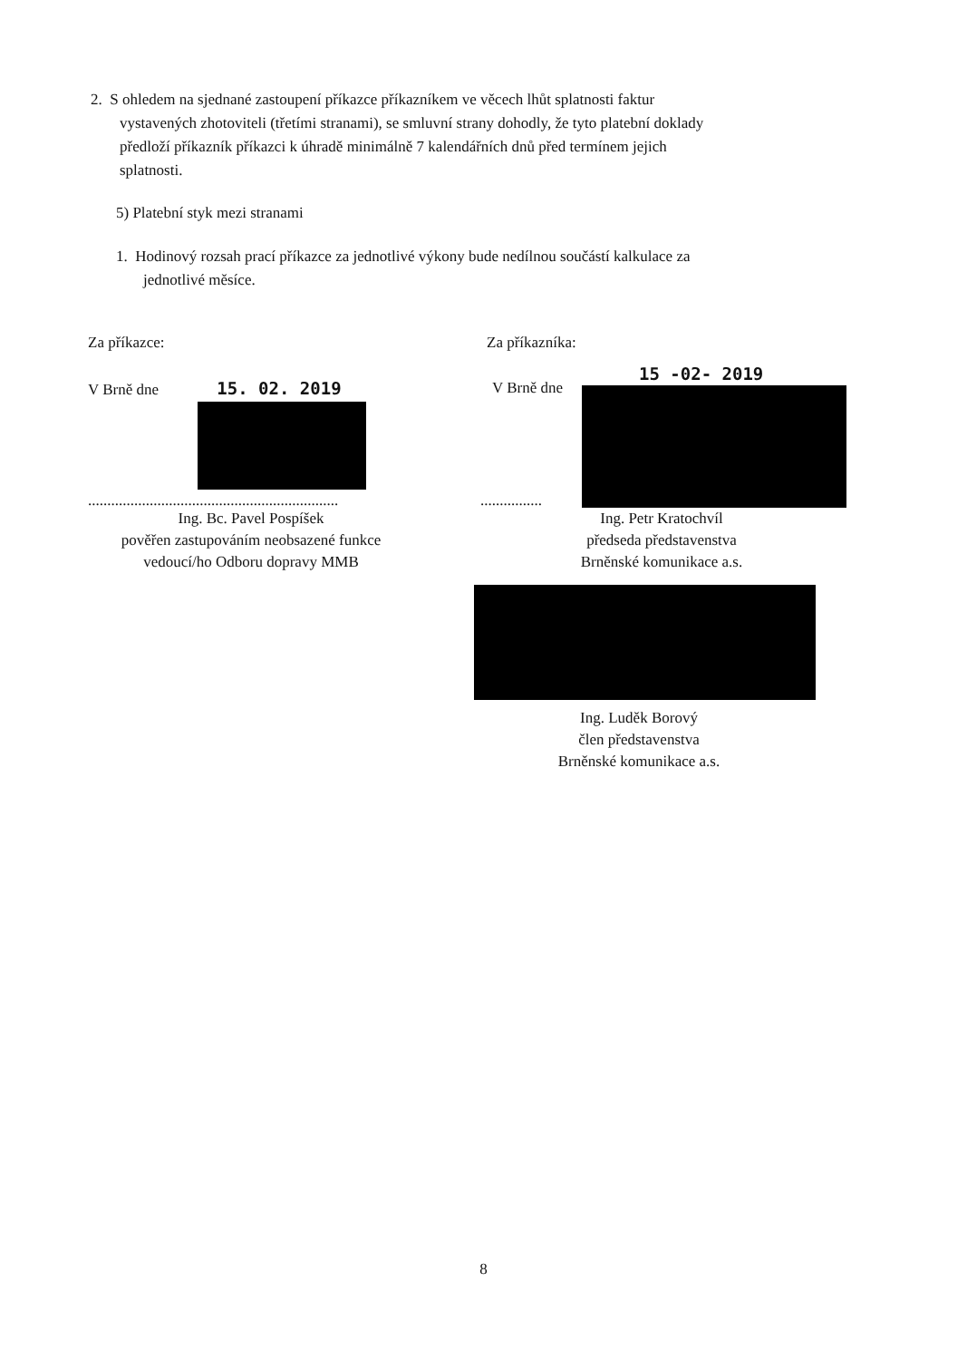2. S ohledem na sjednané zastoupení příkazce příkazníkem ve věcech lhůt splatnosti faktur
vystavených zhotoviteli (třetími stranami), se smluvní strany dohodly, že tyto platební doklady
předloží příkazník příkazci k úhradě minimálně 7 kalendářních dnů před termínem jejich
splatnosti.
5) Platební styk mezi stranami
1. Hodinový rozsah prací příkazce za jednotlivé výkony bude nedílnou součástí kalkulace za
jednotlivé měsíce.
Za příkazce:
V Brně dne 15. 02. 2019
.................................................................
Ing. Bc. Pavel Pospíšek
pověřen zastupováním neobsazené funkce
vedoucí/ho Odboru dopravy MMB
Za příkazníka:
15 -02- 2019
V Brně dne
................
Ing. Petr Kratochvíl
předseda představenstva
Brněnské komunikace a.s.
Ing. Luděk Borový
člen představenstva
Brněnské komunikace a.s.
8